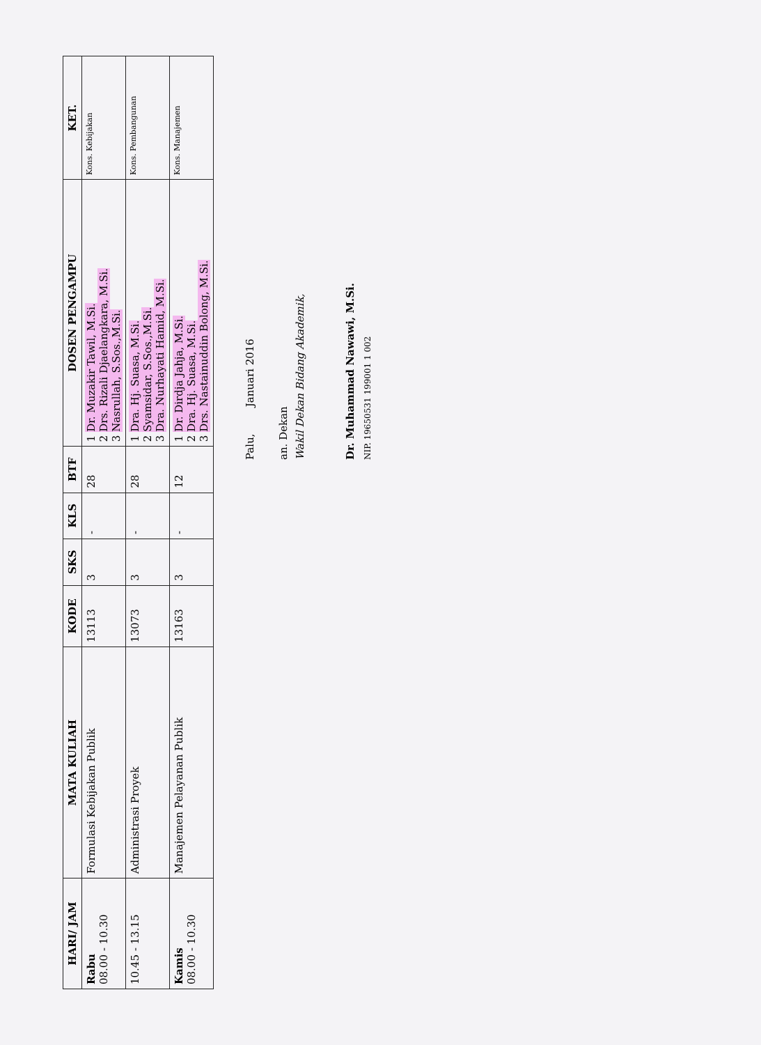| HARI/ JAM | MATA KULIAH | KODE | SKS | KLS | BTF | DOSEN PENGAMPU | KET. |
| --- | --- | --- | --- | --- | --- | --- | --- |
| Rabu 08.00 - 10.30 | Formulasi Kebijakan Publik | 13113 | 3 | - | 28 | 1 Dr. Muzakir Tawil, M.Si. 2 Drs. Rizali Djaelangkara, M.Si. 3 Nasrullah, S.Sos.,M.Si. | Kons. Kebijakan |
| 10.45 - 13.15 | Administrasi Proyek | 13073 | 3 | - | 28 | 1 Dra. Hj. Suasa, M.Si. 2 Syamsidar, S.Sos.,M.Si. 3 Dra. Nurhayati Hamid, M.Si. | Kons. Pembangunan |
| Kamis 08.00 - 10.30 | Manajemen Pelayanan Publik | 13163 | 3 | - | 12 | 1 Dr. Dirdja Jahja, M.Si. 2 Dra. Hj. Suasa, M.Si. 3 Drs. Nastainuddin Bolong, M.Si. | Kons. Manajemen |
Palu, Januari 2016
an. Dekan
Wakil Dekan Bidang Akademik,
Dr. Muhammad Nawawi, M.Si.
NIP. 19650531 199001 1 002